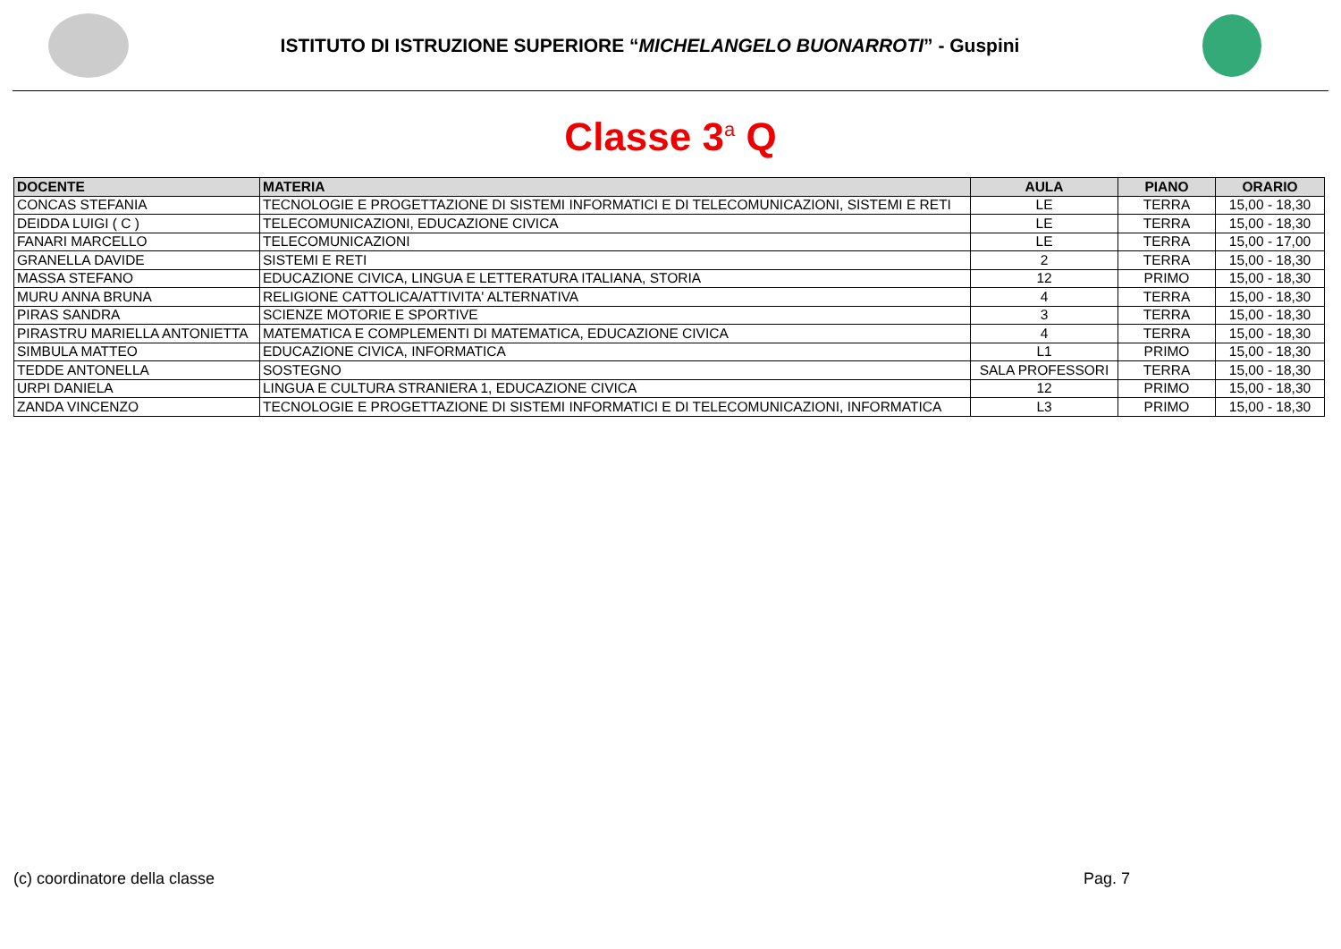ISTITUTO DI ISTRUZIONE SUPERIORE “MICHELANGELO BUONARROTI” - Guspini
Classe 3<sup>a</sup> Q
| DOCENTE | MATERIA | AULA | PIANO | ORARIO |
| --- | --- | --- | --- | --- |
| CONCAS STEFANIA | TECNOLOGIE E PROGETTAZIONE DI SISTEMI INFORMATICI E DI TELECOMUNICAZIONI, SISTEMI E RETI | LE | TERRA | 15,00 - 18,30 |
| DEIDDA LUIGI ( C ) | TELECOMUNICAZIONI, EDUCAZIONE CIVICA | LE | TERRA | 15,00 - 18,30 |
| FANARI MARCELLO | TELECOMUNICAZIONI | LE | TERRA | 15,00 - 17,00 |
| GRANELLA DAVIDE | SISTEMI E RETI | 2 | TERRA | 15,00 - 18,30 |
| MASSA STEFANO | EDUCAZIONE CIVICA, LINGUA E LETTERATURA ITALIANA, STORIA | 12 | PRIMO | 15,00 - 18,30 |
| MURU ANNA BRUNA | RELIGIONE CATTOLICA/ATTIVITA' ALTERNATIVA | 4 | TERRA | 15,00 - 18,30 |
| PIRAS SANDRA | SCIENZE MOTORIE E SPORTIVE | 3 | TERRA | 15,00 - 18,30 |
| PIRASTRU MARIELLA ANTONIETTA | MATEMATICA E COMPLEMENTI DI MATEMATICA, EDUCAZIONE CIVICA | 4 | TERRA | 15,00 - 18,30 |
| SIMBULA MATTEO | EDUCAZIONE CIVICA, INFORMATICA | L1 | PRIMO | 15,00 - 18,30 |
| TEDDE ANTONELLA | SOSTEGNO | SALA PROFESSORI | TERRA | 15,00 - 18,30 |
| URPI DANIELA | LINGUA E CULTURA STRANIERA 1, EDUCAZIONE CIVICA | 12 | PRIMO | 15,00 - 18,30 |
| ZANDA VINCENZO | TECNOLOGIE E PROGETTAZIONE DI SISTEMI INFORMATICI E DI TELECOMUNICAZIONI, INFORMATICA | L3 | PRIMO | 15,00 - 18,30 |
(c) coordinatore della classe Pag. 7